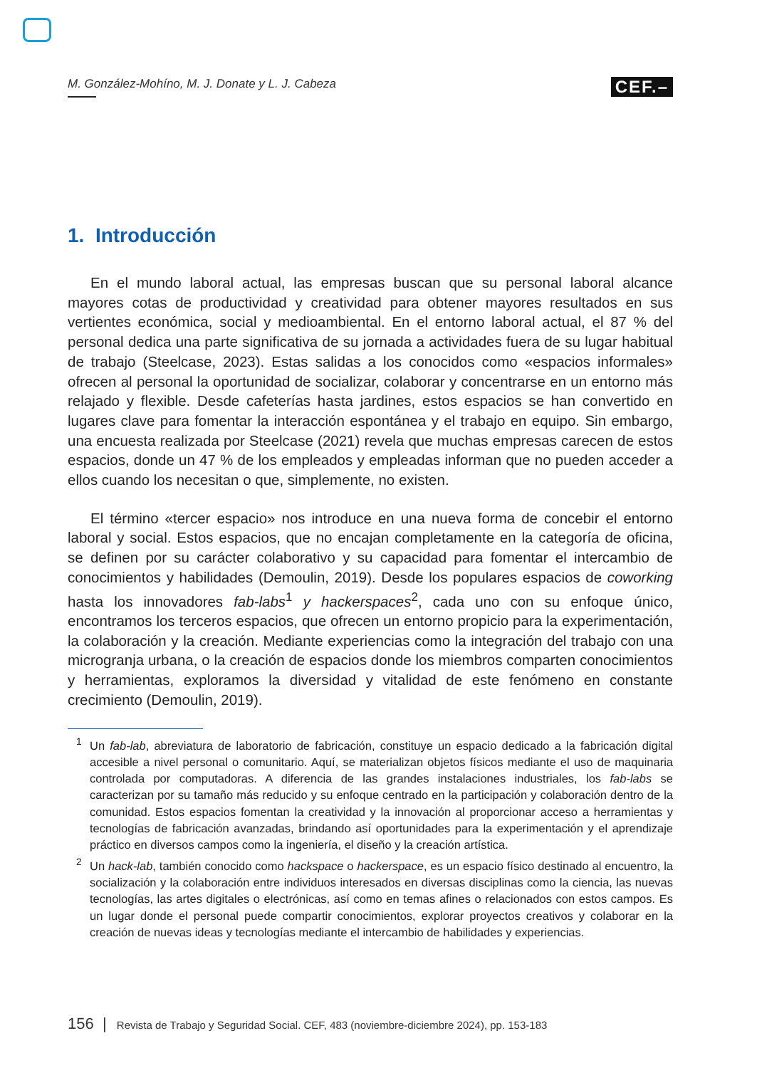M. González-Mohíno, M. J. Donate y L. J. Cabeza CEF.–
1. Introducción
En el mundo laboral actual, las empresas buscan que su personal laboral alcance mayores cotas de productividad y creatividad para obtener mayores resultados en sus vertientes económica, social y medioambiental. En el entorno laboral actual, el 87 % del personal dedica una parte significativa de su jornada a actividades fuera de su lugar habitual de trabajo (Steelcase, 2023). Estas salidas a los conocidos como «espacios informales» ofrecen al personal la oportunidad de socializar, colaborar y concentrarse en un entorno más relajado y flexible. Desde cafeterías hasta jardines, estos espacios se han convertido en lugares clave para fomentar la interacción espontánea y el trabajo en equipo. Sin embargo, una encuesta realizada por Steelcase (2021) revela que muchas empresas carecen de estos espacios, donde un 47 % de los empleados y empleadas informan que no pueden acceder a ellos cuando los necesitan o que, simplemente, no existen.
El término «tercer espacio» nos introduce en una nueva forma de concebir el entorno laboral y social. Estos espacios, que no encajan completamente en la categoría de oficina, se definen por su carácter colaborativo y su capacidad para fomentar el intercambio de conocimientos y habilidades (Demoulin, 2019). Desde los populares espacios de coworking hasta los innovadores fab-labs<sup>1</sup> y hackerspaces<sup>2</sup>, cada uno con su enfoque único, encontramos los terceros espacios, que ofrecen un entorno propicio para la experimentación, la colaboración y la creación. Mediante experiencias como la integración del trabajo con una microgranja urbana, o la creación de espacios donde los miembros comparten conocimientos y herramientas, exploramos la diversidad y vitalidad de este fenómeno en constante crecimiento (Demoulin, 2019).
<sup>1</sup> Un fab-lab, abreviatura de laboratorio de fabricación, constituye un espacio dedicado a la fabricación digital accesible a nivel personal o comunitario. Aquí, se materializan objetos físicos mediante el uso de maquinaria controlada por computadoras. A diferencia de las grandes instalaciones industriales, los fab-labs se caracterizan por su tamaño más reducido y su enfoque centrado en la participación y colaboración dentro de la comunidad. Estos espacios fomentan la creatividad y la innovación al proporcionar acceso a herramientas y tecnologías de fabricación avanzadas, brindando así oportunidades para la experimentación y el aprendizaje práctico en diversos campos como la ingeniería, el diseño y la creación artística.
<sup>2</sup> Un hack-lab, también conocido como hackspace o hackerspace, es un espacio físico destinado al encuentro, la socialización y la colaboración entre individuos interesados en diversas disciplinas como la ciencia, las nuevas tecnologías, las artes digitales o electrónicas, así como en temas afines o relacionados con estos campos. Es un lugar donde el personal puede compartir conocimientos, explorar proyectos creativos y colaborar en la creación de nuevas ideas y tecnologías mediante el intercambio de habilidades y experiencias.
156 | Revista de Trabajo y Seguridad Social. CEF, 483 (noviembre-diciembre 2024), pp. 153-183